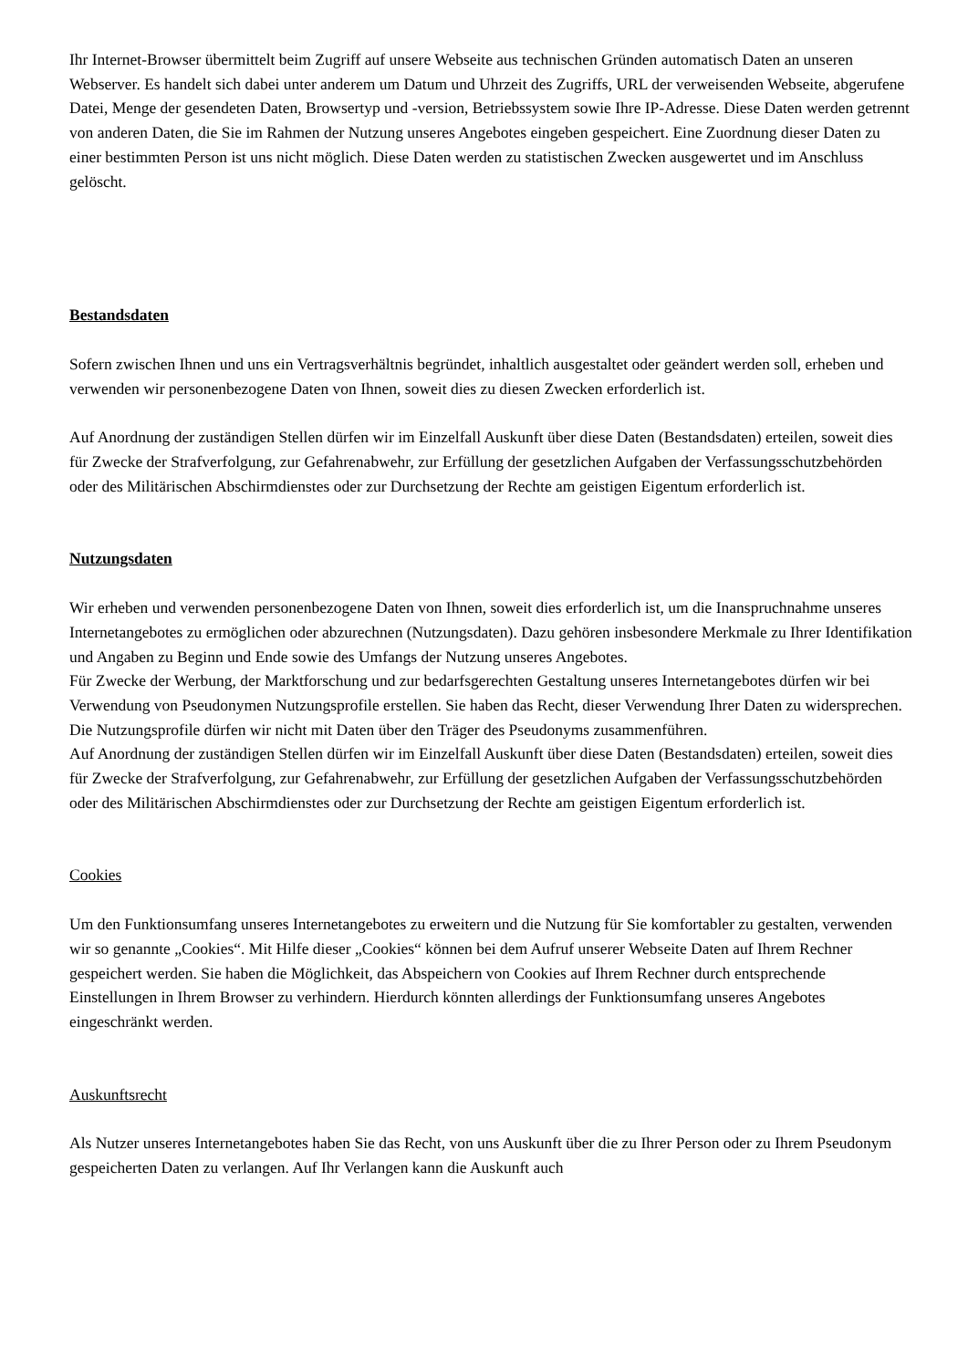Ihr Internet-Browser übermittelt beim Zugriff auf unsere Webseite aus technischen Gründen automatisch Daten an unseren Webserver. Es handelt sich dabei unter anderem um Datum und Uhrzeit des Zugriffs, URL der verweisenden Webseite, abgerufene Datei, Menge der gesendeten Daten, Browsertyp und -version, Betriebssystem sowie Ihre IP-Adresse. Diese Daten werden getrennt von anderen Daten, die Sie im Rahmen der Nutzung unseres Angebotes eingeben gespeichert. Eine Zuordnung dieser Daten zu einer bestimmten Person ist uns nicht möglich. Diese Daten werden zu statistischen Zwecken ausgewertet und im Anschluss gelöscht.
Bestandsdaten
Sofern zwischen Ihnen und uns ein Vertragsverhältnis begründet, inhaltlich ausgestaltet oder geändert werden soll, erheben und verwenden wir personenbezogene Daten von Ihnen, soweit dies zu diesen Zwecken erforderlich ist.
Auf Anordnung der zuständigen Stellen dürfen wir im Einzelfall Auskunft über diese Daten (Bestandsdaten) erteilen, soweit dies für Zwecke der Strafverfolgung, zur Gefahrenabwehr, zur Erfüllung der gesetzlichen Aufgaben der Verfassungsschutzbehörden oder des Militärischen Abschirmdienstes oder zur Durchsetzung der Rechte am geistigen Eigentum erforderlich ist.
Nutzungsdaten
Wir erheben und verwenden personenbezogene Daten von Ihnen, soweit dies erforderlich ist, um die Inanspruchnahme unseres Internetangebotes zu ermöglichen oder abzurechnen (Nutzungsdaten). Dazu gehören insbesondere Merkmale zu Ihrer Identifikation und Angaben zu Beginn und Ende sowie des Umfangs der Nutzung unseres Angebotes.
Für Zwecke der Werbung, der Marktforschung und zur bedarfsgerechten Gestaltung unseres Internetangebotes dürfen wir bei Verwendung von Pseudonymen Nutzungsprofile erstellen. Sie haben das Recht, dieser Verwendung Ihrer Daten zu widersprechen. Die Nutzungsprofile dürfen wir nicht mit Daten über den Träger des Pseudonyms zusammenführen.
Auf Anordnung der zuständigen Stellen dürfen wir im Einzelfall Auskunft über diese Daten (Bestandsdaten) erteilen, soweit dies für Zwecke der Strafverfolgung, zur Gefahrenabwehr, zur Erfüllung der gesetzlichen Aufgaben der Verfassungsschutzbehörden oder des Militärischen Abschirmdienstes oder zur Durchsetzung der Rechte am geistigen Eigentum erforderlich ist.
Cookies
Um den Funktionsumfang unseres Internetangebotes zu erweitern und die Nutzung für Sie komfortabler zu gestalten, verwenden wir so genannte „Cookies“. Mit Hilfe dieser „Cookies“ können bei dem Aufruf unserer Webseite Daten auf Ihrem Rechner gespeichert werden. Sie haben die Möglichkeit, das Abspeichern von Cookies auf Ihrem Rechner durch entsprechende Einstellungen in Ihrem Browser zu verhindern. Hierdurch könnten allerdings der Funktionsumfang unseres Angebotes eingeschränkt werden.
Auskunftsrecht
Als Nutzer unseres Internetangebotes haben Sie das Recht, von uns Auskunft über die zu Ihrer Person oder zu Ihrem Pseudonym gespeicherten Daten zu verlangen. Auf Ihr Verlangen kann die Auskunft auch